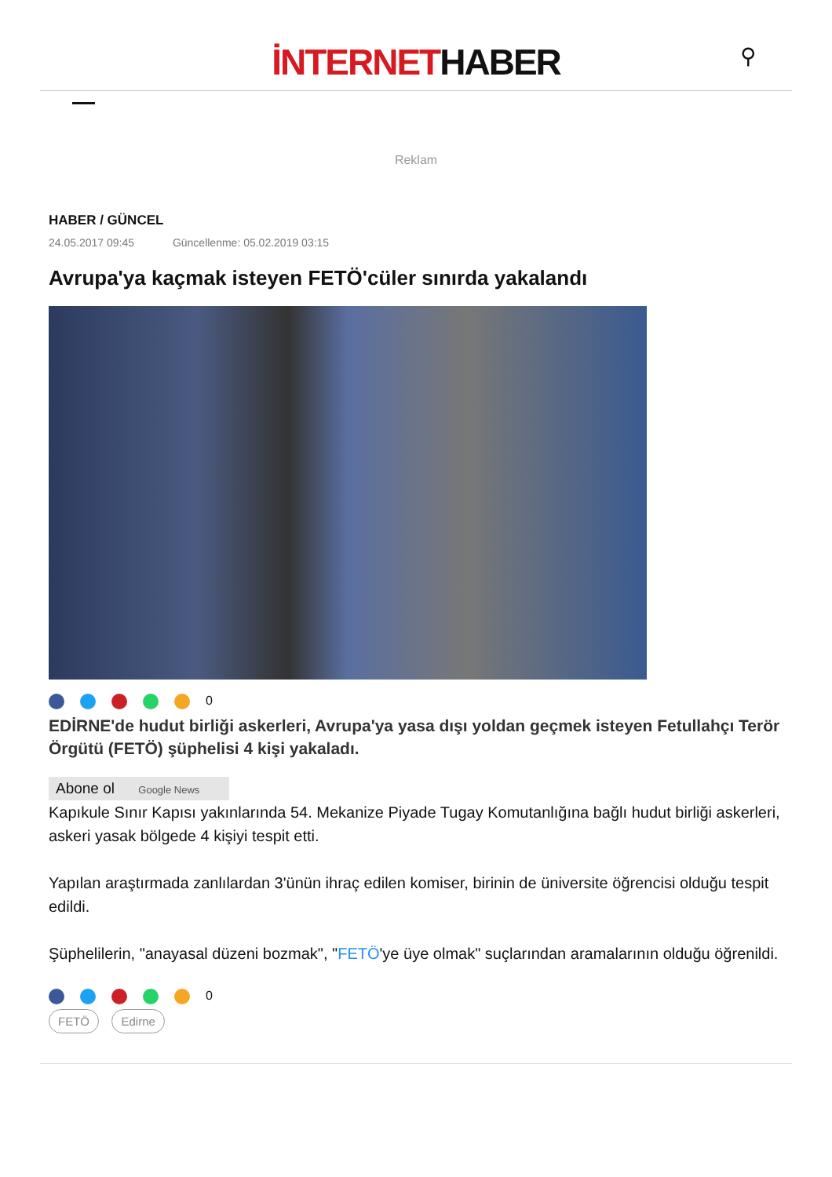İNTERNETHABER
⚲
Reklam
HABER / GÜNCEL
24.05.2017 09:45 Güncellenme: 05.02.2019 03:15
Avrupa'ya kaçmak isteyen FETÖ'cüler sınırda yakalandı
0
EDİRNE'de hudut birliği askerleri, Avrupa'ya yasa dışı yoldan geçmek isteyen Fetullahçı Terör Örgütü (FETÖ) şüphelisi 4 kişi yakaladı.
Abone ol Google News
Kapıkule Sınır Kapısı yakınlarında 54. Mekanize Piyade Tugay Komutanlığına bağlı hudut birliği askerleri, askeri yasak bölgede 4 kişiyi tespit etti.
Yapılan araştırmada zanlılardan 3'ünün ihraç edilen komiser, birinin de üniversite öğrencisi olduğu tespit edildi.
Şüphelilerin, "anayasal düzeni bozmak", "FETÖ'ye üye olmak" suçlarından aramalarının olduğu öğrenildi.
0
FETÖ Edirne